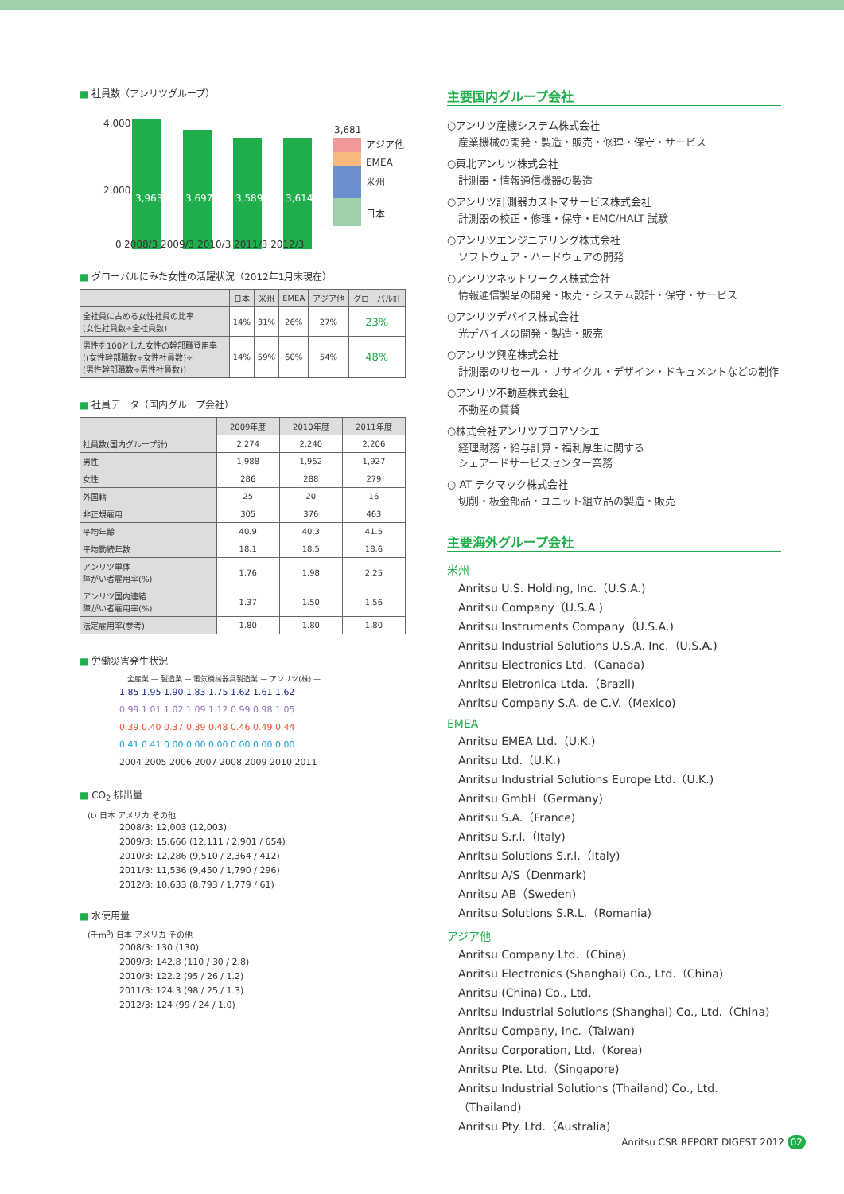■ 社員数（アンリツグループ）
4,000
2,000
0
3,963
3,697
3,589
3,614
3,681
アジア他
EMEA
米州
日本
2008/3 2009/3 2010/3 2011/3 2012/3
■ グローバルにみた女性の活躍状況（2012年1月末現在）
| | 日本 | 米州 | EMEA | アジア他 | グローバル計 |
| --- | --- | --- | --- | --- | --- |
| 全社員に占める女性社員の比率 (女性社員数÷全社員数) | 14% | 31% | 26% | 27% | 23% |
| 男性を100とした女性の幹部職登用率 ((女性幹部職数÷女性社員数)÷ (男性幹部職数÷男性社員数)) | 14% | 59% | 60% | 54% | 48% |
■ 社員データ（国内グループ会社）
| | 2009年度 | 2010年度 | 2011年度 |
| --- | --- | --- | --- |
| 社員数(国内グループ計) | 2,274 | 2,240 | 2,206 |
| 男性 | 1,988 | 1,952 | 1,927 |
| 女性 | 286 | 288 | 279 |
| 外国籍 | 25 | 20 | 16 |
| 非正規雇用 | 305 | 376 | 463 |
| 平均年齢 | 40.9 | 40.3 | 41.5 |
| 平均勤続年数 | 18.1 | 18.5 | 18.6 |
| アンリツ単体 障がい者雇用率(%) | 1.76 | 1.98 | 2.25 |
| アンリツ国内連結 障がい者雇用率(%) | 1.37 | 1.50 | 1.56 |
| 法定雇用率(参考) | 1.80 | 1.80 | 1.80 |
■ 労働災害発生状況
全産業 — 製造業 — 電気機械器具製造業 — アンリツ(株) —
1.85 1.95 1.90 1.83 1.75 1.62 1.61 1.62
0.99 1.01 1.02 1.09 1.12 0.99 0.98 1.05
0.39 0.40 0.37 0.39 0.48 0.46 0.49 0.44
0.41 0.41 0.00 0.00 0.00 0.00 0.00 0.00
2004 2005 2006 2007 2008 2009 2010 2011
■ CO<sub>2</sub> 排出量
(t) 日本 アメリカ その他
2008/3: 12,003 (12,003)
2009/3: 15,666 (12,111 / 2,901 / 654)
2010/3: 12,286 (9,510 / 2,364 / 412)
2011/3: 11,536 (9,450 / 1,790 / 296)
2012/3: 10,633 (8,793 / 1,779 / 61)
■ 水使用量
(千m<sup>3</sup>) 日本 アメリカ その他
2008/3: 130 (130)
2009/3: 142.8 (110 / 30 / 2.8)
2010/3: 122.2 (95 / 26 / 1.2)
2011/3: 124.3 (98 / 25 / 1.3)
2012/3: 124 (99 / 24 / 1.0)
主要国内グループ会社
○アンリツ産機システム株式会社
産業機械の開発・製造・販売・修理・保守・サービス
○東北アンリツ株式会社
計測器・情報通信機器の製造
○アンリツ計測器カストマサービス株式会社
計測器の校正・修理・保守・EMC/HALT 試験
○アンリツエンジニアリング株式会社
ソフトウェア・ハードウェアの開発
○アンリツネットワークス株式会社
情報通信製品の開発・販売・システム設計・保守・サービス
○アンリツデバイス株式会社
光デバイスの開発・製造・販売
○アンリツ興産株式会社
計測器のリセール・リサイクル・デザイン・ドキュメントなどの制作
○アンリツ不動産株式会社
不動産の賃貸
○株式会社アンリツプロアソシエ
経理財務・給与計算・福利厚生に関する
シェアードサービスセンター業務
○ AT テクマック株式会社
切削・板金部品・ユニット組立品の製造・販売
主要海外グループ会社
米州
Anritsu U.S. Holding, Inc.（U.S.A.)
Anritsu Company（U.S.A.)
Anritsu Instruments Company（U.S.A.)
Anritsu Industrial Solutions U.S.A. Inc.（U.S.A.)
Anritsu Electronics Ltd.（Canada)
Anritsu Eletronica Ltda.（Brazil)
Anritsu Company S.A. de C.V.（Mexico)
EMEA
Anritsu EMEA Ltd.（U.K.)
Anritsu Ltd.（U.K.)
Anritsu Industrial Solutions Europe Ltd.（U.K.)
Anritsu GmbH（Germany)
Anritsu S.A.（France)
Anritsu S.r.l.（Italy)
Anritsu Solutions S.r.l.（Italy)
Anritsu A/S（Denmark)
Anritsu AB（Sweden)
Anritsu Solutions S.R.L.（Romania)
アジア他
Anritsu Company Ltd.（China)
Anritsu Electronics (Shanghai) Co., Ltd.（China)
Anritsu (China) Co., Ltd.
Anritsu Industrial Solutions (Shanghai) Co., Ltd.（China)
Anritsu Company, Inc.（Taiwan)
Anritsu Corporation, Ltd.（Korea)
Anritsu Pte. Ltd.（Singapore)
Anritsu Industrial Solutions (Thailand) Co., Ltd.（Thailand)
Anritsu Pty. Ltd.（Australia)
Anritsu CSR REPORT DIGEST 2012 02